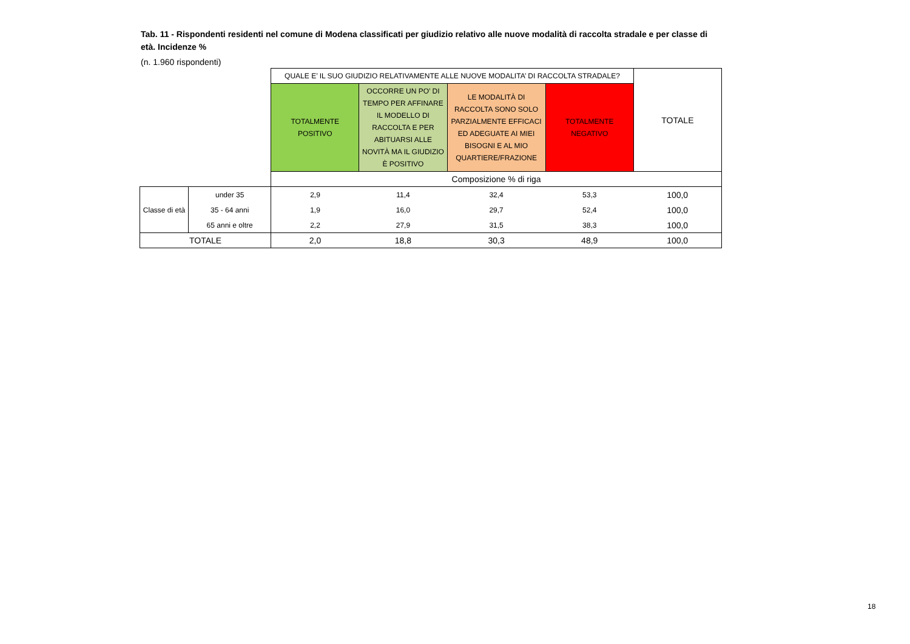Tab. 11 - Rispondenti residenti nel comune di Modena classificati per giudizio relativo alle nuove modalità di raccolta stradale e per classe di età. Incidenze %
(n. 1.960 rispondenti)
| | | QUALE E’ IL SUO GIUDIZIO RELATIVAMENTE ALLE NUOVE MODALITA’ DI RACCOLTA STRADALE? | | | | TOTALE |
| | | TOTALMENTE POSITIVO | OCCORRE UN PO’ DI TEMPO PER AFFINARE IL MODELLO DI RACCOLTA E PER ABITUARSI ALLE NOVITÀ MA IL GIUDIZIO È POSITIVO | LE MODALITÀ DI RACCOLTA SONO SOLO PARZIALMENTE EFFICACI ED ADEGUATE AI MIEI BISOGNI E AL MIO QUARTIERE/FRAZIONE | TOTALMENTE NEGATIVO | |
| | | Composizione % di riga | | | | |
| Classe di età | under 35 | 2,9 | 11,4 | 32,4 | 53,3 | 100,0 |
| | 35 - 64 anni | 1,9 | 16,0 | 29,7 | 52,4 | 100,0 |
| | 65 anni e oltre | 2,2 | 27,9 | 31,5 | 38,3 | 100,0 |
| TOTALE | | 2,0 | 18,8 | 30,3 | 48,9 | 100,0 |
18